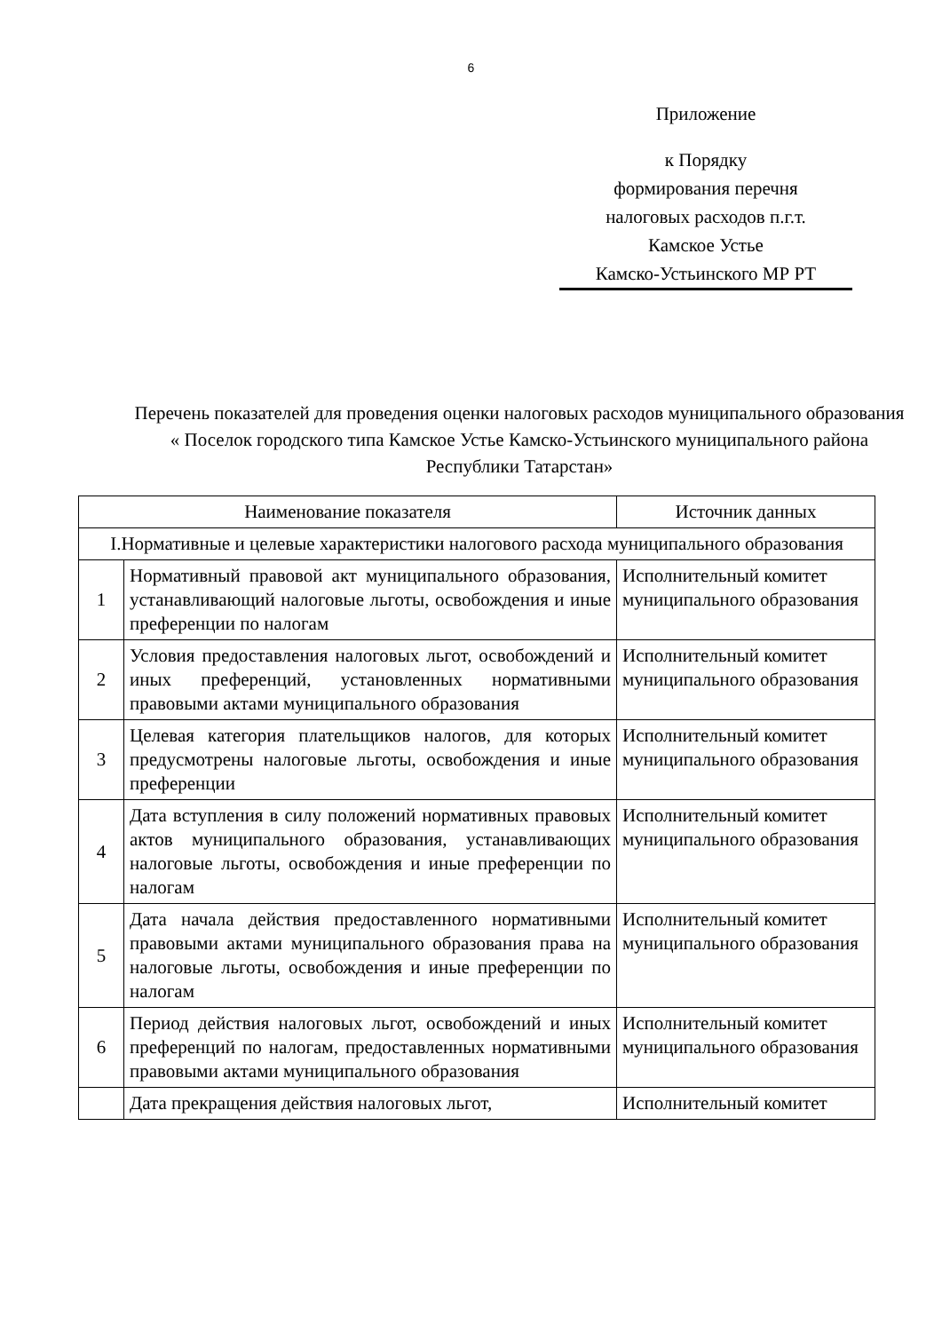6
Приложение
к Порядку
формирования перечня
налоговых расходов п.г.т.
Камское Устье
Камско-Устьинского МР РТ
Перечень показателей для проведения оценки налоговых расходов муниципального образования « Поселок городского типа Камское Устье Камско-Устьинского муниципального района Республики Татарстан»
| Наименование показателя | | Источник данных |
| --- | --- | --- |
| I.Нормативные и целевые характеристики налогового расхода муниципального образования | | |
| 1 | Нормативный правовой акт муниципального образования, устанавливающий налоговые льготы, освобождения и иные преференции по налогам | Исполнительный комитет муниципального образования |
| 2 | Условия предоставления налоговых льгот, освобождений и иных преференций, установленных нормативными правовыми актами муниципального образования | Исполнительный комитет муниципального образования |
| 3 | Целевая категория плательщиков налогов, для которых предусмотрены налоговые льготы, освобождения и иные преференции | Исполнительный комитет муниципального образования |
| 4 | Дата вступления в силу положений нормативных правовых актов муниципального образования, устанавливающих налоговые льготы, освобождения и иные преференции по налогам | Исполнительный комитет муниципального образования |
| 5 | Дата начала действия предоставленного нормативными правовыми актами муниципального образования права на налоговые льготы, освобождения и иные преференции по налогам | Исполнительный комитет муниципального образования |
| 6 | Период действия налоговых льгот, освобождений и иных преференций по налогам, предоставленных нормативными правовыми актами муниципального образования | Исполнительный комитет муниципального образования |
| | Дата прекращения действия налоговых льгот, | Исполнительный комитет |